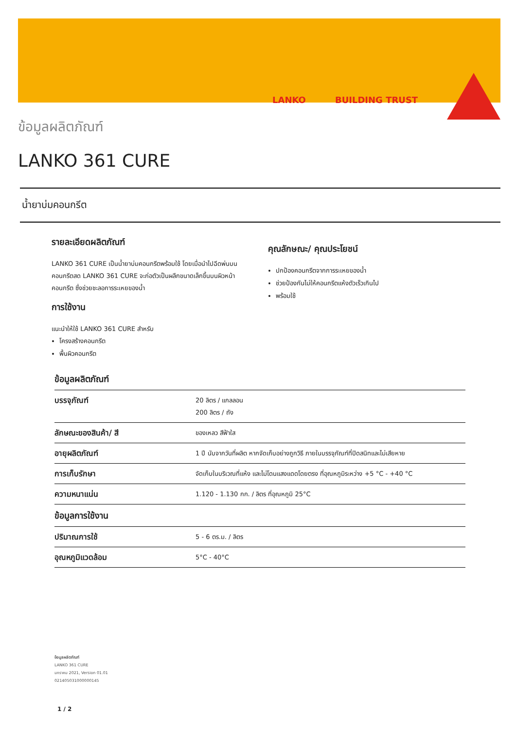LANKO BUILDING TRUST
ข้อมูลผลิตภัณฑ์
LANKO 361 CURE
น้ำยาบ่มคอนกรีต
รายละเอียดผลิตภัณฑ์
LANKO 361 CURE เป็นน้ำยาบ่มคอนกรีตพร้อมใช้ โดยเมื่อนำไปฉีดพ่นบนคอนกรีตสด LANKO 361 CURE จะก่อตัวเป็นผลึกขนาดเล็กขึ้นบนผิวหน้าคอนกรีต ซึ่งช่วยชะลอการระเหยของน้ำ
การใช้งาน
แนะนำให้ใช้ LANKO 361 CURE สำหรับ
โครงสร้างคอนกรีต
พื้นผิวคอนกรีต
คุณลักษณะ/ คุณประโยชน์
ปกป้องคอนกรีตจากการระเหยของน้ำ
ช่วยป้องกันไม่ให้คอนกรีตแห้งตัวเร็วเกินไป
พร้อมใช้
ข้อมูลผลิตภัณฑ์
| บรรจุภัณฑ์ | 20 ลิตร / แกลลอน 200 ลิตร / ถัง |
| ลักษณะของสินค้า/ สี | ของเหลว สีฟ้าใส |
| อายุผลิตภัณฑ์ | 1 ปี นับจากวันที่ผลิต หากจัดเก็บอย่างถูกวิธี ภายในบรรจุภัณฑ์ที่ปิดสนิทและไม่เสียหาย |
| การเก็บรักษา | จัดเก็บในบริเวณที่แห้ง และไม่โดนแสงแดดโดยตรง ที่อุณหภูมิระหว่าง +5 °C - +40 °C |
| ความหนาแน่น | 1.120 - 1.130 กก. / ลิตร ที่อุณหภูมิ 25°C |
| ข้อมูลการใช้งาน | |
| ปริมาณการใช้ | 5 - 6 ตร.ม. / ลิตร |
| อุณหภูมิแวดล้อม | 5°C - 40°C |
ข้อมูลผลิตภัณฑ์
LANKO 361 CURE
มกราคม 2021, Version 01.01
021405031000000145
1 / 2